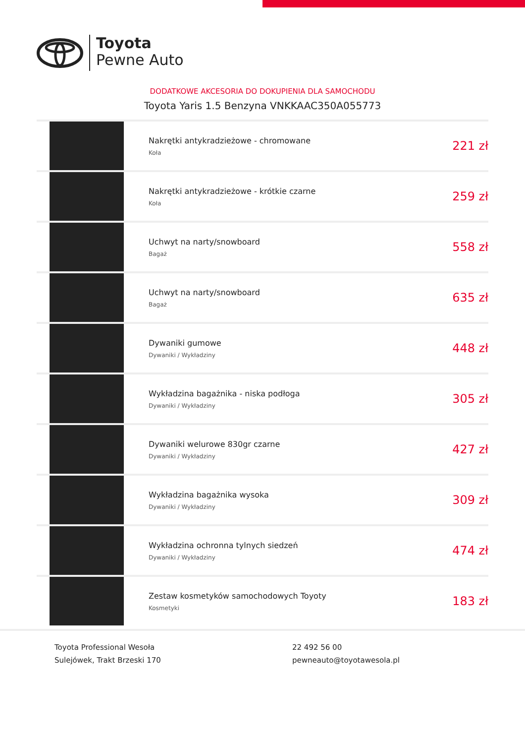Toyota
Pewne Auto
DODATKOWE AKCESORIA DO DOKUPIENIA DLA SAMOCHODU
Toyota Yaris 1.5 Benzyna VNKKAAC350A055773
| | Nakrętki antykradzieżowe - chromowane Koła | 221 zł |
| | Nakrętki antykradzieżowe - krótkie czarne Koła | 259 zł |
| | Uchwyt na narty/snowboard Bagaż | 558 zł |
| | Uchwyt na narty/snowboard Bagaż | 635 zł |
| | Dywaniki gumowe Dywaniki / Wykładziny | 448 zł |
| | Wykładzina bagażnika - niska podłoga Dywaniki / Wykładziny | 305 zł |
| | Dywaniki welurowe 830gr czarne Dywaniki / Wykładziny | 427 zł |
| | Wykładzina bagażnika wysoka Dywaniki / Wykładziny | 309 zł |
| | Wykładzina ochronna tylnych siedzeń Dywaniki / Wykładziny | 474 zł |
| | Zestaw kosmetyków samochodowych Toyoty Kosmetyki | 183 zł |
Toyota Professional Wesoła
Sulejówek, Trakt Brzeski 170
22 492 56 00
pewneauto@toyotawesola.pl